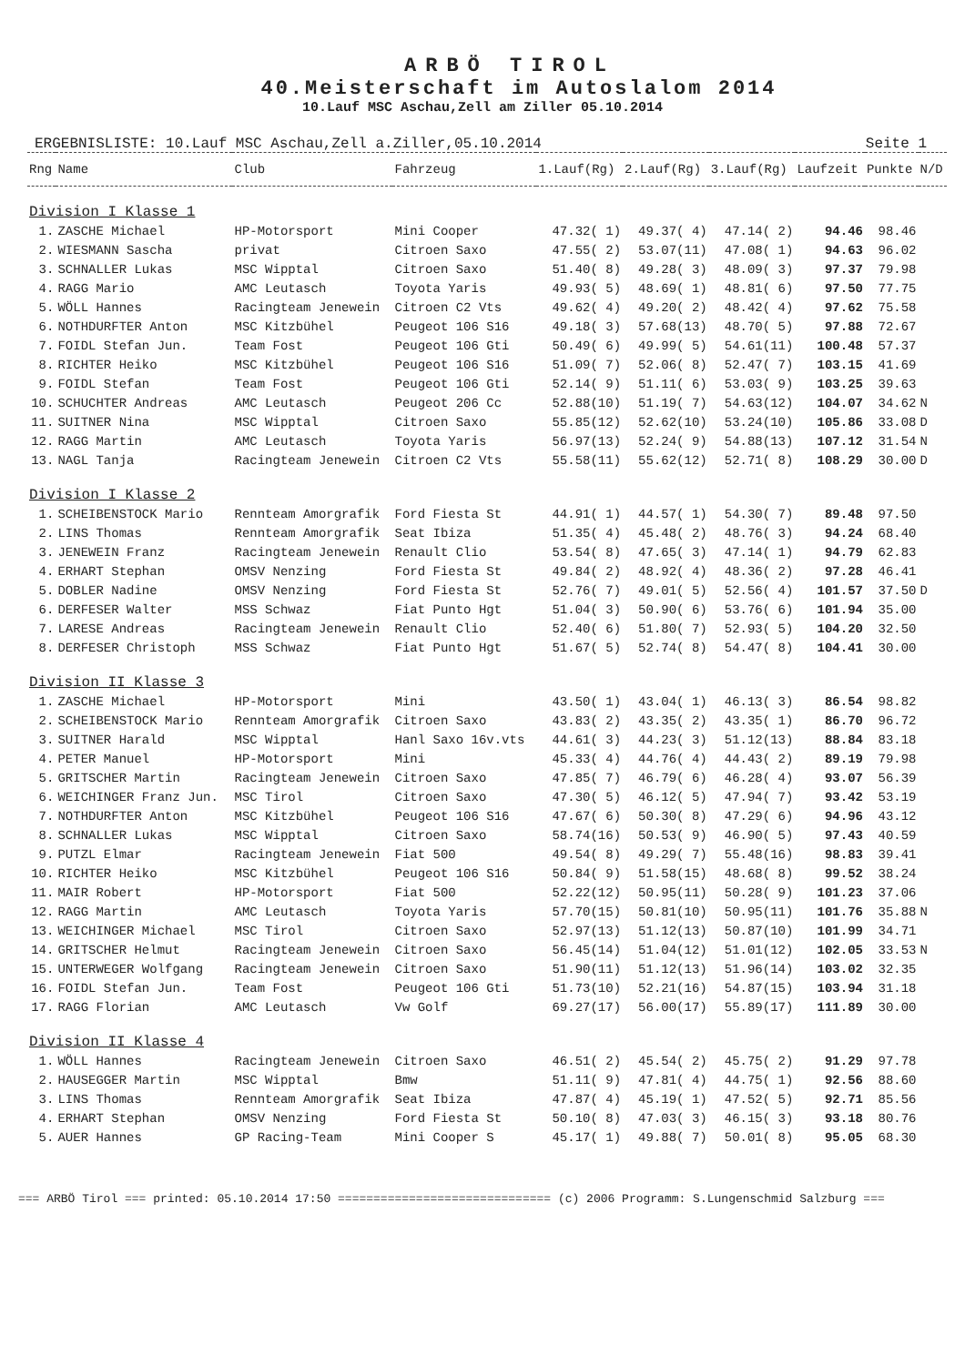ARBÖ TIROL
40.Meisterschaft im Autoslalom 2014
10.Lauf MSC Aschau,Zell am Ziller 05.10.2014
ERGEBNISLISTE: 10.Lauf MSC Aschau,Zell a.Ziller,05.10.2014 Seite 1
| Rng | Name | Club | Fahrzeug | 1.Lauf(Rg) | 2.Lauf(Rg) | 3.Lauf(Rg) | Laufzeit | Punkte | N/D |
| --- | --- | --- | --- | --- | --- | --- | --- | --- | --- |
| Division I Klasse 1 | | | | | | | | | |
| 1. | ZASCHE Michael | HP-Motorsport | Mini Cooper | 47.32( 1) | 49.37( 4) | 47.14( 2) | 94.46 | 98.46 | |
| 2. | WIESMANN Sascha | privat | Citroen Saxo | 47.55( 2) | 53.07(11) | 47.08( 1) | 94.63 | 96.02 | |
| 3. | SCHNALLER Lukas | MSC Wipptal | Citroen Saxo | 51.40( 8) | 49.28( 3) | 48.09( 3) | 97.37 | 79.98 | |
| 4. | RAGG Mario | AMC Leutasch | Toyota Yaris | 49.93( 5) | 48.69( 1) | 48.81( 6) | 97.50 | 77.75 | |
| 5. | WÖLL Hannes | Racingteam Jenewein | Citroen C2 Vts | 49.62( 4) | 49.20( 2) | 48.42( 4) | 97.62 | 75.58 | |
| 6. | NOTHDURFTER Anton | MSC Kitzbühel | Peugeot 106 S16 | 49.18( 3) | 57.68(13) | 48.70( 5) | 97.88 | 72.67 | |
| 7. | FOIDL Stefan Jun. | Team Fost | Peugeot 106 Gti | 50.49( 6) | 49.99( 5) | 54.61(11) | 100.48 | 57.37 | |
| 8. | RICHTER Heiko | MSC Kitzbühel | Peugeot 106 S16 | 51.09( 7) | 52.06( 8) | 52.47( 7) | 103.15 | 41.69 | |
| 9. | FOIDL Stefan | Team Fost | Peugeot 106 Gti | 52.14( 9) | 51.11( 6) | 53.03( 9) | 103.25 | 39.63 | |
| 10. | SCHUCHTER Andreas | AMC Leutasch | Peugeot 206 Cc | 52.88(10) | 51.19( 7) | 54.63(12) | 104.07 | 34.62 | N |
| 11. | SUITNER Nina | MSC Wipptal | Citroen Saxo | 55.85(12) | 52.62(10) | 53.24(10) | 105.86 | 33.08 | D |
| 12. | RAGG Martin | AMC Leutasch | Toyota Yaris | 56.97(13) | 52.24( 9) | 54.88(13) | 107.12 | 31.54 | N |
| 13. | NAGL Tanja | Racingteam Jenewein | Citroen C2 Vts | 55.58(11) | 55.62(12) | 52.71( 8) | 108.29 | 30.00 | D |
| Division I Klasse 2 | | | | | | | | | |
| 1. | SCHEIBENSTOCK Mario | Rennteam Amorgrafik | Ford Fiesta St | 44.91( 1) | 44.57( 1) | 54.30( 7) | 89.48 | 97.50 | |
| 2. | LINS Thomas | Rennteam Amorgrafik | Seat Ibiza | 51.35( 4) | 45.48( 2) | 48.76( 3) | 94.24 | 68.40 | |
| 3. | JENEWEIN Franz | Racingteam Jenewein | Renault Clio | 53.54( 8) | 47.65( 3) | 47.14( 1) | 94.79 | 62.83 | |
| 4. | ERHART Stephan | OMSV Nenzing | Ford Fiesta St | 49.84( 2) | 48.92( 4) | 48.36( 2) | 97.28 | 46.41 | |
| 5. | DOBLER Nadine | OMSV Nenzing | Ford Fiesta St | 52.76( 7) | 49.01( 5) | 52.56( 4) | 101.57 | 37.50 | D |
| 6. | DERFESER Walter | MSS Schwaz | Fiat Punto Hgt | 51.04( 3) | 50.90( 6) | 53.76( 6) | 101.94 | 35.00 | |
| 7. | LARESE Andreas | Racingteam Jenewein | Renault Clio | 52.40( 6) | 51.80( 7) | 52.93( 5) | 104.20 | 32.50 | |
| 8. | DERFESER Christoph | MSS Schwaz | Fiat Punto Hgt | 51.67( 5) | 52.74( 8) | 54.47( 8) | 104.41 | 30.00 | |
| Division II Klasse 3 | | | | | | | | | |
| 1. | ZASCHE Michael | HP-Motorsport | Mini | 43.50( 1) | 43.04( 1) | 46.13( 3) | 86.54 | 98.82 | |
| 2. | SCHEIBENSTOCK Mario | Rennteam Amorgrafik | Citroen Saxo | 43.83( 2) | 43.35( 2) | 43.35( 1) | 86.70 | 96.72 | |
| 3. | SUITNER Harald | MSC Wipptal | Hanl Saxo 16v.vts | 44.61( 3) | 44.23( 3) | 51.12(13) | 88.84 | 83.18 | |
| 4. | PETER Manuel | HP-Motorsport | Mini | 45.33( 4) | 44.76( 4) | 44.43( 2) | 89.19 | 79.98 | |
| 5. | GRITSCHER Martin | Racingteam Jenewein | Citroen Saxo | 47.85( 7) | 46.79( 6) | 46.28( 4) | 93.07 | 56.39 | |
| 6. | WEICHINGER Franz Jun. | MSC Tirol | Citroen Saxo | 47.30( 5) | 46.12( 5) | 47.94( 7) | 93.42 | 53.19 | |
| 7. | NOTHDURFTER Anton | MSC Kitzbühel | Peugeot 106 S16 | 47.67( 6) | 50.30( 8) | 47.29( 6) | 94.96 | 43.12 | |
| 8. | SCHNALLER Lukas | MSC Wipptal | Citroen Saxo | 58.74(16) | 50.53( 9) | 46.90( 5) | 97.43 | 40.59 | |
| 9. | PUTZL Elmar | Racingteam Jenewein | Fiat 500 | 49.54( 8) | 49.29( 7) | 55.48(16) | 98.83 | 39.41 | |
| 10. | RICHTER Heiko | MSC Kitzbühel | Peugeot 106 S16 | 50.84( 9) | 51.58(15) | 48.68( 8) | 99.52 | 38.24 | |
| 11. | MAIR Robert | HP-Motorsport | Fiat 500 | 52.22(12) | 50.95(11) | 50.28( 9) | 101.23 | 37.06 | |
| 12. | RAGG Martin | AMC Leutasch | Toyota Yaris | 57.70(15) | 50.81(10) | 50.95(11) | 101.76 | 35.88 | N |
| 13. | WEICHINGER Michael | MSC Tirol | Citroen Saxo | 52.97(13) | 51.12(13) | 50.87(10) | 101.99 | 34.71 | |
| 14. | GRITSCHER Helmut | Racingteam Jenewein | Citroen Saxo | 56.45(14) | 51.04(12) | 51.01(12) | 102.05 | 33.53 | N |
| 15. | UNTERWEGER Wolfgang | Racingteam Jenewein | Citroen Saxo | 51.90(11) | 51.12(13) | 51.96(14) | 103.02 | 32.35 | |
| 16. | FOIDL Stefan Jun. | Team Fost | Peugeot 106 Gti | 51.73(10) | 52.21(16) | 54.87(15) | 103.94 | 31.18 | |
| 17. | RAGG Florian | AMC Leutasch | Vw Golf | 69.27(17) | 56.00(17) | 55.89(17) | 111.89 | 30.00 | |
| Division II Klasse 4 | | | | | | | | | |
| 1. | WÖLL Hannes | Racingteam Jenewein | Citroen Saxo | 46.51( 2) | 45.54( 2) | 45.75( 2) | 91.29 | 97.78 | |
| 2. | HAUSEGGER Martin | MSC Wipptal | Bmw | 51.11( 9) | 47.81( 4) | 44.75( 1) | 92.56 | 88.60 | |
| 3. | LINS Thomas | Rennteam Amorgrafik | Seat Ibiza | 47.87( 4) | 45.19( 1) | 47.52( 5) | 92.71 | 85.56 | |
| 4. | ERHART Stephan | OMSV Nenzing | Ford Fiesta St | 50.10( 8) | 47.03( 3) | 46.15( 3) | 93.18 | 80.76 | |
| 5. | AUER Hannes | GP Racing-Team | Mini Cooper S | 45.17( 1) | 49.88( 7) | 50.01( 8) | 95.05 | 68.30 | |
=== ARBÖ Tirol === printed: 05.10.2014 17:50 ============================== (c) 2006 Programm: S.Lungenschmid Salzburg ===